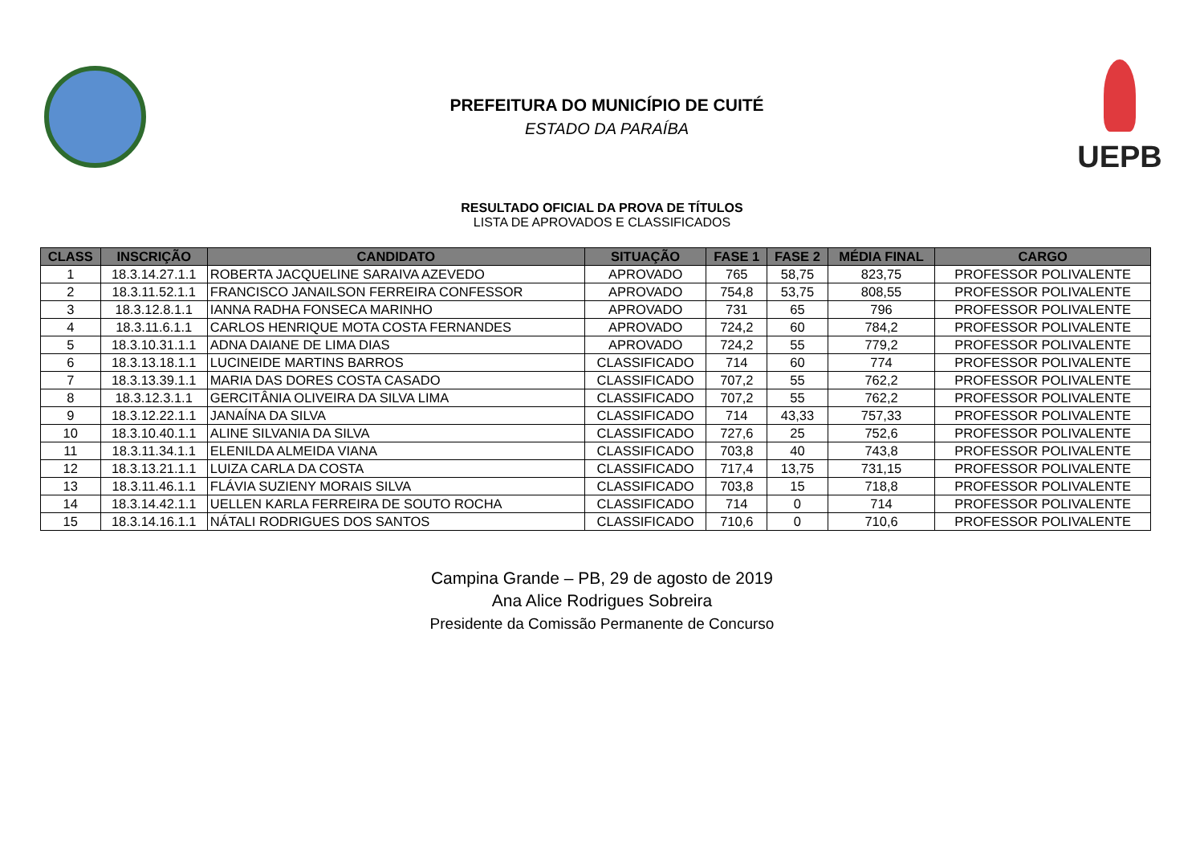PREFEITURA DO MUNICÍPIO DE CUITÉ
ESTADO DA PARAÍBA
UEPB
RESULTADO OFICIAL DA PROVA DE TÍTULOS
LISTA DE APROVADOS E CLASSIFICADOS
| CLASS | INSCRIÇÃO | CANDIDATO | SITUAÇÃO | FASE 1 | FASE 2 | MÉDIA FINAL | CARGO |
| --- | --- | --- | --- | --- | --- | --- | --- |
| 1 | 18.3.14.27.1.1 | ROBERTA JACQUELINE SARAIVA AZEVEDO | APROVADO | 765 | 58,75 | 823,75 | PROFESSOR POLIVALENTE |
| 2 | 18.3.11.52.1.1 | FRANCISCO JANAILSON FERREIRA CONFESSOR | APROVADO | 754,8 | 53,75 | 808,55 | PROFESSOR POLIVALENTE |
| 3 | 18.3.12.8.1.1 | IANNA RADHA FONSECA MARINHO | APROVADO | 731 | 65 | 796 | PROFESSOR POLIVALENTE |
| 4 | 18.3.11.6.1.1 | CARLOS HENRIQUE MOTA COSTA FERNANDES | APROVADO | 724,2 | 60 | 784,2 | PROFESSOR POLIVALENTE |
| 5 | 18.3.10.31.1.1 | ADNA DAIANE DE LIMA DIAS | APROVADO | 724,2 | 55 | 779,2 | PROFESSOR POLIVALENTE |
| 6 | 18.3.13.18.1.1 | LUCINEIDE MARTINS BARROS | CLASSIFICADO | 714 | 60 | 774 | PROFESSOR POLIVALENTE |
| 7 | 18.3.13.39.1.1 | MARIA DAS DORES COSTA CASADO | CLASSIFICADO | 707,2 | 55 | 762,2 | PROFESSOR POLIVALENTE |
| 8 | 18.3.12.3.1.1 | GERCITÂNIA OLIVEIRA DA SILVA LIMA | CLASSIFICADO | 707,2 | 55 | 762,2 | PROFESSOR POLIVALENTE |
| 9 | 18.3.12.22.1.1 | JANAÍNA DA SILVA | CLASSIFICADO | 714 | 43,33 | 757,33 | PROFESSOR POLIVALENTE |
| 10 | 18.3.10.40.1.1 | ALINE SILVANIA DA SILVA | CLASSIFICADO | 727,6 | 25 | 752,6 | PROFESSOR POLIVALENTE |
| 11 | 18.3.11.34.1.1 | ELENILDA ALMEIDA VIANA | CLASSIFICADO | 703,8 | 40 | 743,8 | PROFESSOR POLIVALENTE |
| 12 | 18.3.13.21.1.1 | LUIZA CARLA DA COSTA | CLASSIFICADO | 717,4 | 13,75 | 731,15 | PROFESSOR POLIVALENTE |
| 13 | 18.3.11.46.1.1 | FLÁVIA SUZIENY MORAIS SILVA | CLASSIFICADO | 703,8 | 15 | 718,8 | PROFESSOR POLIVALENTE |
| 14 | 18.3.14.42.1.1 | UELLEN KARLA FERREIRA DE SOUTO ROCHA | CLASSIFICADO | 714 | 0 | 714 | PROFESSOR POLIVALENTE |
| 15 | 18.3.14.16.1.1 | NÁTALI RODRIGUES DOS SANTOS | CLASSIFICADO | 710,6 | 0 | 710,6 | PROFESSOR POLIVALENTE |
Campina Grande – PB, 29 de agosto de 2019
Ana Alice Rodrigues Sobreira
Presidente da Comissão Permanente de Concurso